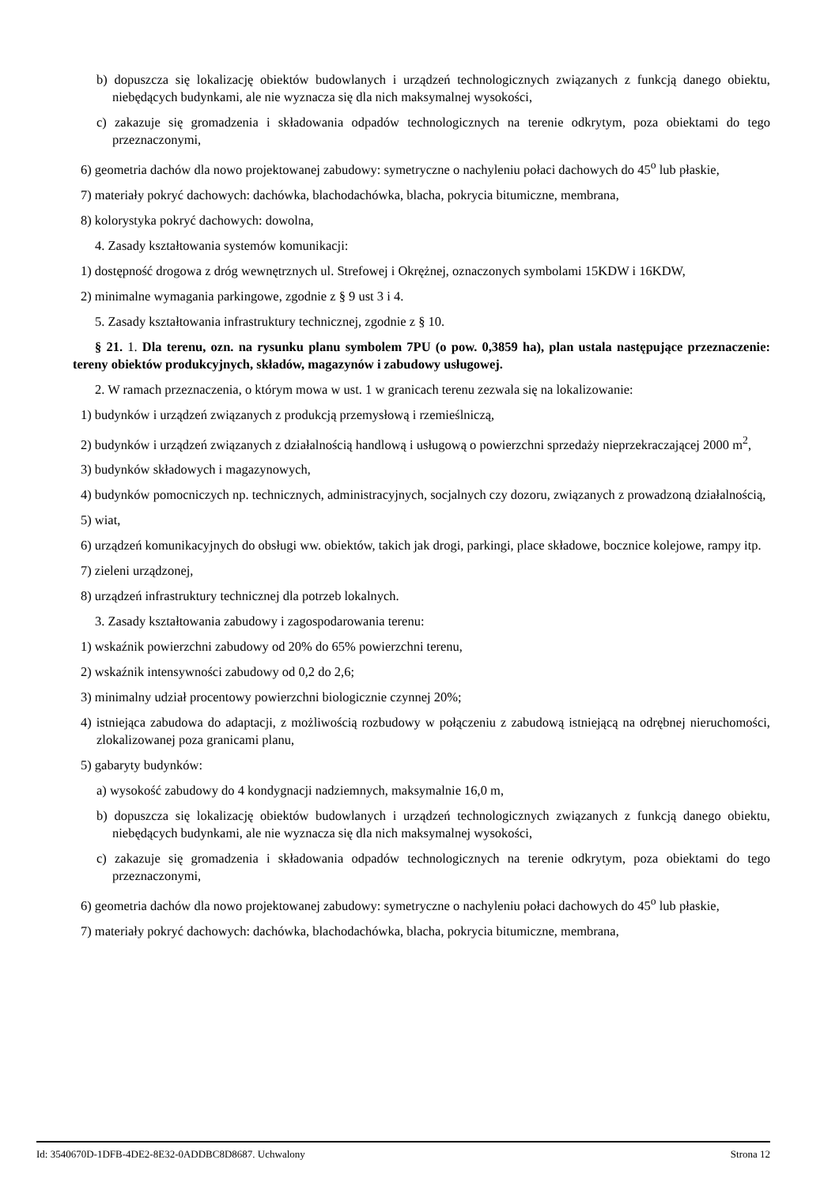b) dopuszcza się lokalizację obiektów budowlanych i urządzeń technologicznych związanych z funkcją danego obiektu, niebędących budynkami, ale nie wyznacza się dla nich maksymalnej wysokości,
c) zakazuje się gromadzenia i składowania odpadów technologicznych na terenie odkrytym, poza obiektami do tego przeznaczonymi,
6) geometria dachów dla nowo projektowanej zabudowy: symetryczne o nachyleniu połaci dachowych do 45<sup>o</sup> lub płaskie,
7) materiały pokryć dachowych: dachówka, blachodachówka, blacha, pokrycia bitumiczne, membrana,
8) kolorystyka pokryć dachowych: dowolna,
4. Zasady kształtowania systemów komunikacji:
1) dostępność drogowa z dróg wewnętrznych ul. Strefowej i Okrężnej, oznaczonych symbolami 15KDW i 16KDW,
2) minimalne wymagania parkingowe, zgodnie z § 9 ust 3 i 4.
5. Zasady kształtowania infrastruktury technicznej, zgodnie z § 10.
§ 21. 1. Dla terenu, ozn. na rysunku planu symbolem 7PU (o pow. 0,3859 ha), plan ustala następujące przeznaczenie: tereny obiektów produkcyjnych, składów, magazynów i zabudowy usługowej.
2. W ramach przeznaczenia, o którym mowa w ust. 1 w granicach terenu zezwala się na lokalizowanie:
1) budynków i urządzeń związanych z produkcją przemysłową i rzemieślniczą,
2) budynków i urządzeń związanych z działalnością handlową i usługową o powierzchni sprzedaży nieprzekraczającej 2000 m<sup>2</sup>,
3) budynków składowych i magazynowych,
4) budynków pomocniczych np. technicznych, administracyjnych, socjalnych czy dozoru, związanych z prowadzoną działalnością,
5) wiat,
6) urządzeń komunikacyjnych do obsługi ww. obiektów, takich jak drogi, parkingi, place składowe, bocznice kolejowe, rampy itp.
7) zieleni urządzonej,
8) urządzeń infrastruktury technicznej dla potrzeb lokalnych.
3. Zasady kształtowania zabudowy i zagospodarowania terenu:
1) wskaźnik powierzchni zabudowy od 20% do 65% powierzchni terenu,
2) wskaźnik intensywności zabudowy od 0,2 do 2,6;
3) minimalny udział procentowy powierzchni biologicznie czynnej 20%;
4) istniejąca zabudowa do adaptacji, z możliwością rozbudowy w połączeniu z zabudową istniejącą na odrębnej nieruchomości, zlokalizowanej poza granicami planu,
5) gabaryty budynków:
a) wysokość zabudowy do 4 kondygnacji nadziemnych, maksymalnie 16,0 m,
b) dopuszcza się lokalizację obiektów budowlanych i urządzeń technologicznych związanych z funkcją danego obiektu, niebędących budynkami, ale nie wyznacza się dla nich maksymalnej wysokości,
c) zakazuje się gromadzenia i składowania odpadów technologicznych na terenie odkrytym, poza obiektami do tego przeznaczonymi,
6) geometria dachów dla nowo projektowanej zabudowy: symetryczne o nachyleniu połaci dachowych do 45<sup>o</sup> lub płaskie,
7) materiały pokryć dachowych: dachówka, blachodachówka, blacha, pokrycia bitumiczne, membrana,
Id: 3540670D-1DFB-4DE2-8E32-0ADDBC8D8687. Uchwalony Strona 12